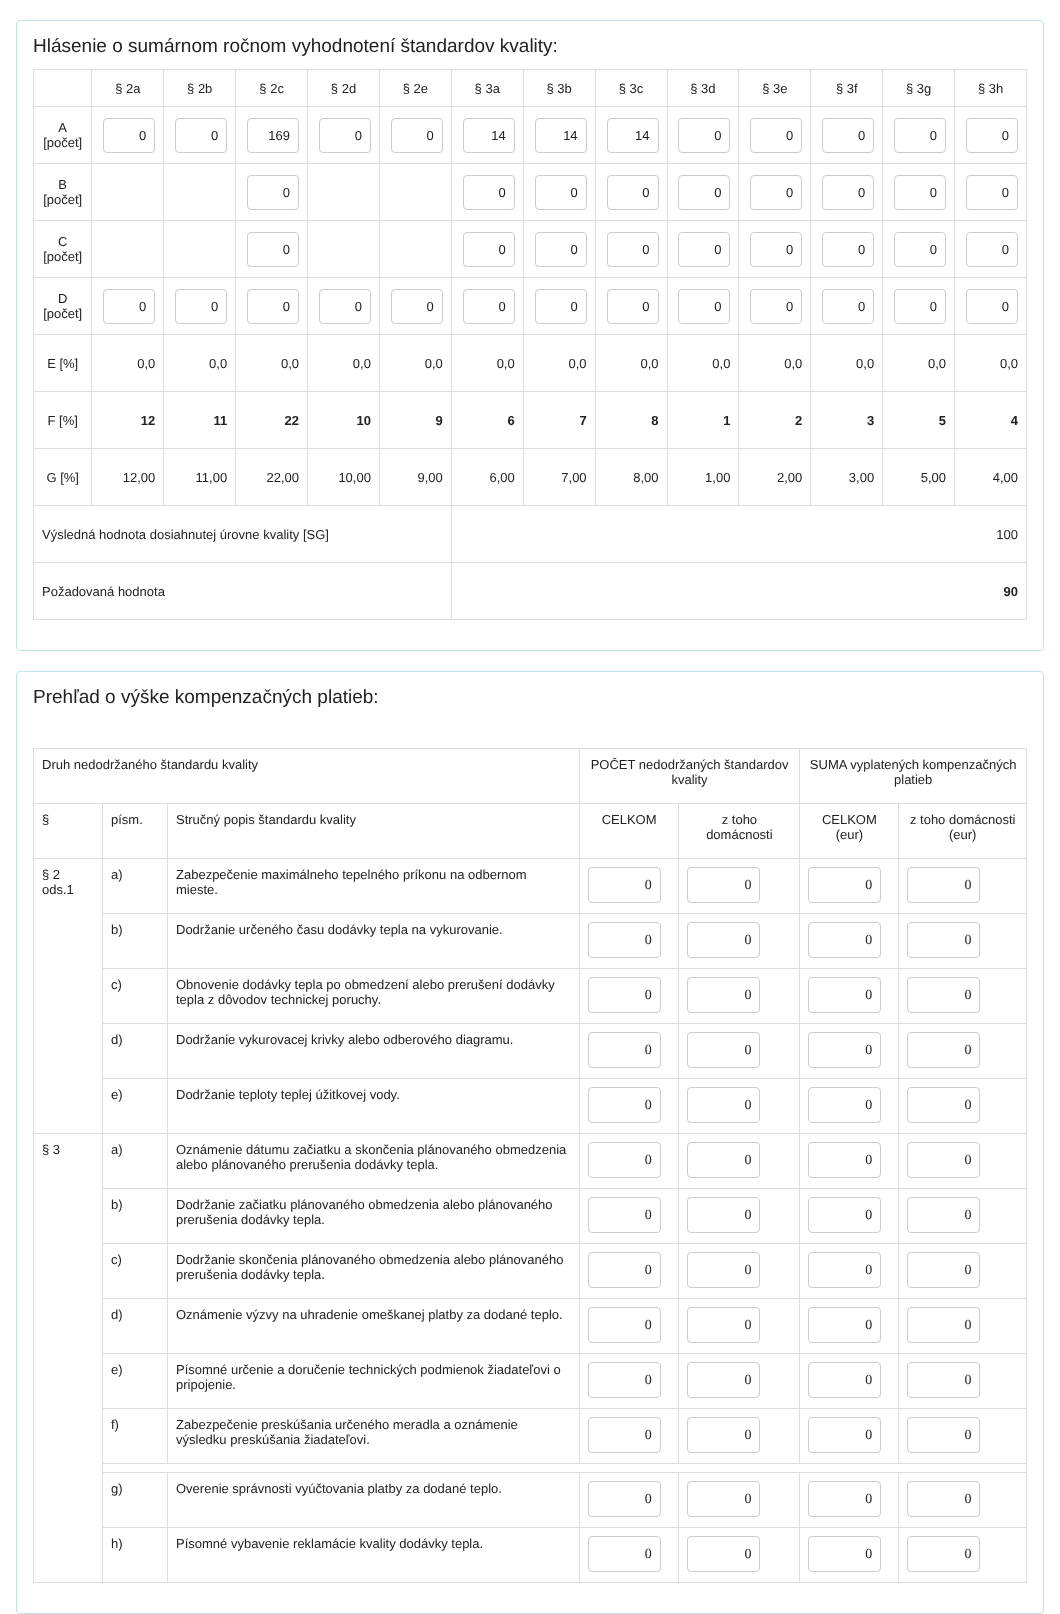Hlásenie o sumárnom ročnom vyhodnotení štandardov kvality:
| | § 2a | § 2b | § 2c | § 2d | § 2e | § 3a | § 3b | § 3c | § 3d | § 3e | § 3f | § 3g | § 3h |
| --- | --- | --- | --- | --- | --- | --- | --- | --- | --- | --- | --- | --- | --- |
| A [počet] | 0 | 0 | 169 | 0 | 0 | 14 | 14 | 14 | 0 | 0 | 0 | 0 | 0 |
| B [počet] | | | 0 | | | 0 | 0 | 0 | 0 | 0 | 0 | 0 | 0 |
| C [počet] | | | 0 | | | 0 | 0 | 0 | 0 | 0 | 0 | 0 | 0 |
| D [počet] | 0 | 0 | 0 | 0 | 0 | 0 | 0 | 0 | 0 | 0 | 0 | 0 | 0 |
| E [%] | 0,0 | 0,0 | 0,0 | 0,0 | 0,0 | 0,0 | 0,0 | 0,0 | 0,0 | 0,0 | 0,0 | 0,0 | 0,0 |
| F [%] | 12 | 11 | 22 | 10 | 9 | 6 | 7 | 8 | 1 | 2 | 3 | 5 | 4 |
| G [%] | 12,00 | 11,00 | 22,00 | 10,00 | 9,00 | 6,00 | 7,00 | 8,00 | 1,00 | 2,00 | 3,00 | 5,00 | 4,00 |
| Výsledná hodnota dosiahnutej úrovne kvality [SG] | | | | | | 100 | | | | | | | |
| Požadovaná hodnota | | | | | | 90 | | | | | | | |
Prehľad o výške kompenzačných platieb:
| Druh nedodržaného štandardu kvality | | | POČET nedodržaných štandardov kvality | | SUMA vyplatených kompenzačných platieb | |
| § | písm. | Stručný popis štandardu kvality | CELKOM | z toho domácnosti | CELKOM (eur) | z toho domácnosti (eur) |
| § 2 ods.1 | a) | Zabezpečenie maximálneho tepelného príkonu na odbernom mieste. | 0 | 0 | 0 | 0 |
| | b) | Dodržanie určeného času dodávky tepla na vykurovanie. | 0 | 0 | 0 | 0 |
| | c) | Obnovenie dodávky tepla po obmedzení alebo prerušení dodávky tepla z dôvodov technickej poruchy. | 0 | 0 | 0 | 0 |
| | d) | Dodržanie vykurovacej krivky alebo odberového diagramu. | 0 | 0 | 0 | 0 |
| | e) | Dodržanie teploty teplej úžitkovej vody. | 0 | 0 | 0 | 0 |
| § 3 | a) | Oznámenie dátumu začiatku a skončenia plánovaného obmedzenia alebo plánovaného prerušenia dodávky tepla. | 0 | 0 | 0 | 0 |
| | b) | Dodržanie začiatku plánovaného obmedzenia alebo plánovaného prerušenia dodávky tepla. | 0 | 0 | 0 | 0 |
| | c) | Dodržanie skončenia plánovaného obmedzenia alebo plánovaného prerušenia dodávky tepla. | 0 | 0 | 0 | 0 |
| | d) | Oznámenie výzvy na uhradenie omeškanej platby za dodané teplo. | 0 | 0 | 0 | 0 |
| | e) | Písomné určenie a doručenie technických podmienok žiadateľovi o pripojenie. | 0 | 0 | 0 | 0 |
| | f) | Zabezpečenie preskúšania určeného meradla a oznámenie výsledku preskúšania žiadateľovi. | 0 | 0 | 0 | 0 |
| | g) | Overenie správnosti vyúčtovania platby za dodané teplo. | 0 | 0 | 0 | 0 |
| | h) | Písomné vybavenie reklamácie kvality dodávky tepla. | 0 | 0 | 0 | 0 |